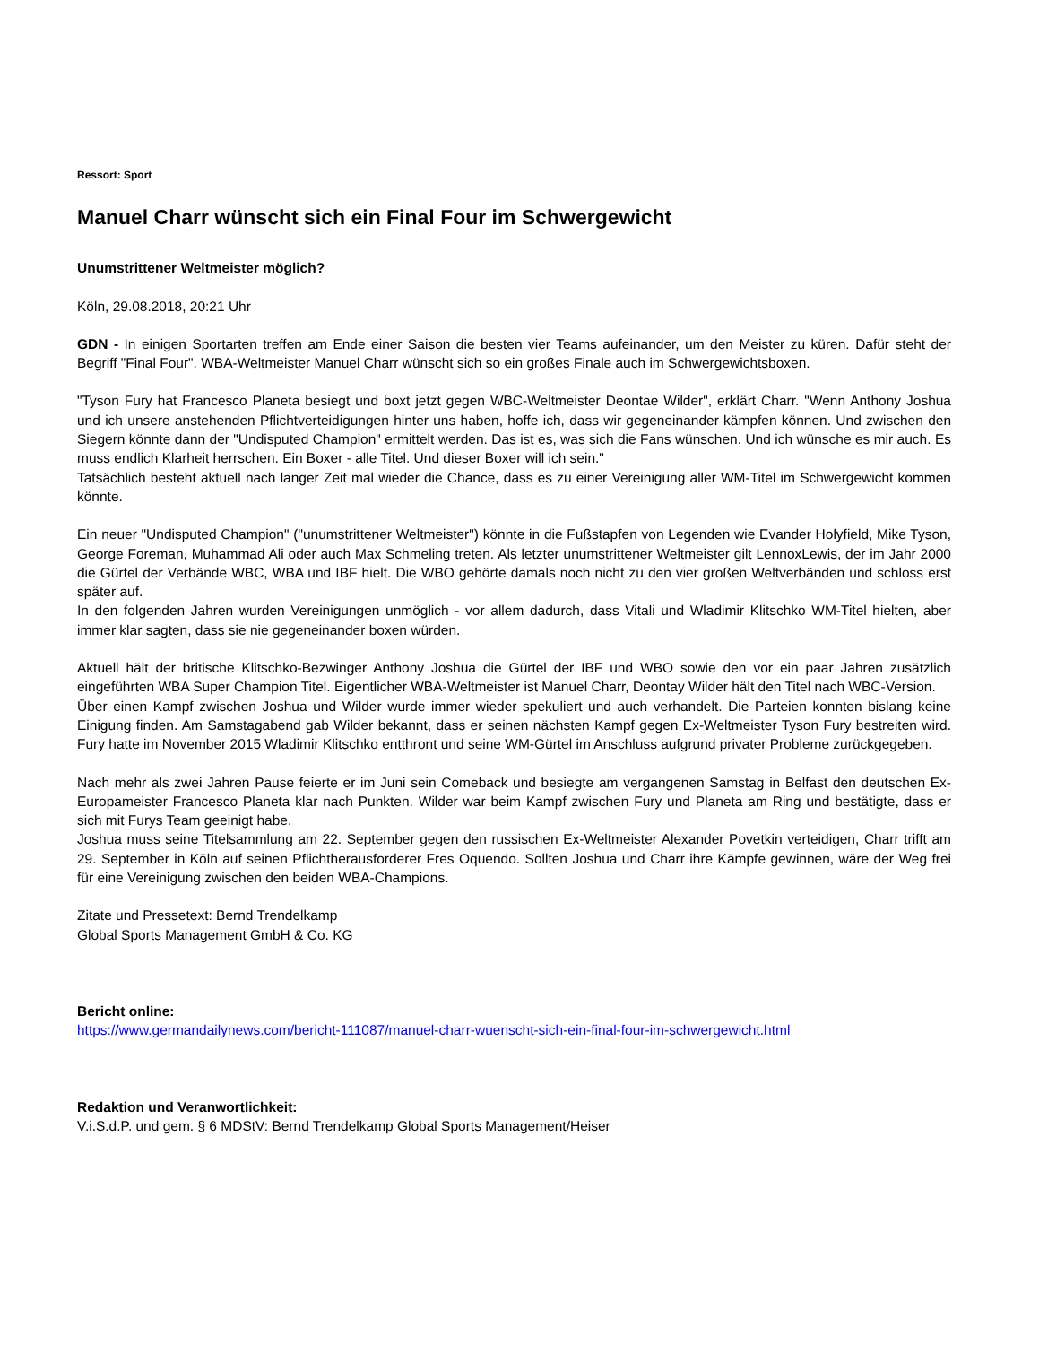Ressort: Sport
Manuel Charr wünscht sich ein Final Four im Schwergewicht
Unumstrittener Weltmeister möglich?
Köln, 29.08.2018, 20:21 Uhr
GDN - In einigen Sportarten treffen am Ende einer Saison die besten vier Teams aufeinander, um den Meister zu küren. Dafür steht der Begriff "Final Four". WBA-Weltmeister Manuel Charr wünscht sich so ein großes Finale auch im Schwergewichtsboxen.
"Tyson Fury hat Francesco Planeta besiegt und boxt jetzt gegen WBC-Weltmeister Deontae Wilder", erklärt Charr. "Wenn Anthony Joshua und ich unsere anstehenden Pflichtverteidigungen hinter uns haben, hoffe ich, dass wir gegeneinander kämpfen können. Und zwischen den Siegern könnte dann der "Undisputed Champion" ermittelt werden. Das ist es, was sich die Fans wünschen. Und ich wünsche es mir auch. Es muss endlich Klarheit herrschen. Ein Boxer - alle Titel. Und dieser Boxer will ich sein."
Tatsächlich besteht aktuell nach langer Zeit mal wieder die Chance, dass es zu einer Vereinigung aller WM-Titel im Schwergewicht kommen könnte.
Ein neuer "Undisputed Champion" ("unumstrittener Weltmeister") könnte in die Fußstapfen von Legenden wie Evander Holyfield, Mike Tyson, George Foreman, Muhammad Ali oder auch Max Schmeling treten. Als letzter unumstrittener Weltmeister gilt LennoxLewis, der im Jahr 2000 die Gürtel der Verbände WBC, WBA und IBF hielt. Die WBO gehörte damals noch nicht zu den vier großen Weltverbänden und schloss erst später auf.
In den folgenden Jahren wurden Vereinigungen unmöglich - vor allem dadurch, dass Vitali und Wladimir Klitschko WM-Titel hielten, aber immer klar sagten, dass sie nie gegeneinander boxen würden.
Aktuell hält der britische Klitschko-Bezwinger Anthony Joshua die Gürtel der IBF und WBO sowie den vor ein paar Jahren zusätzlich eingeführten WBA Super Champion Titel. Eigentlicher WBA-Weltmeister ist Manuel Charr, Deontay Wilder hält den Titel nach WBC-Version.
Über einen Kampf zwischen Joshua und Wilder wurde immer wieder spekuliert und auch verhandelt. Die Parteien konnten bislang keine Einigung finden. Am Samstagabend gab Wilder bekannt, dass er seinen nächsten Kampf gegen Ex-Weltmeister Tyson Fury bestreiten wird. Fury hatte im November 2015 Wladimir Klitschko entthront und seine WM-Gürtel im Anschluss aufgrund privater Probleme zurückgegeben.
Nach mehr als zwei Jahren Pause feierte er im Juni sein Comeback und besiegte am vergangenen Samstag in Belfast den deutschen Ex-Europameister Francesco Planeta klar nach Punkten. Wilder war beim Kampf zwischen Fury und Planeta am Ring und bestätigte, dass er sich mit Furys Team geeinigt habe.
Joshua muss seine Titelsammlung am 22. September gegen den russischen Ex-Weltmeister Alexander Povetkin verteidigen, Charr trifft am 29. September in Köln auf seinen Pflichtherausforderer Fres Oquendo. Sollten Joshua und Charr ihre Kämpfe gewinnen, wäre der Weg frei für eine Vereinigung zwischen den beiden WBA-Champions.
Zitate und Pressetext: Bernd Trendelkamp
Global Sports Management GmbH & Co. KG
Bericht online:
https://www.germandailynews.com/bericht-111087/manuel-charr-wuenscht-sich-ein-final-four-im-schwergewicht.html
Redaktion und Veranwortlichkeit:
V.i.S.d.P. und gem. § 6 MDStV: Bernd Trendelkamp Global Sports Management/Heiser